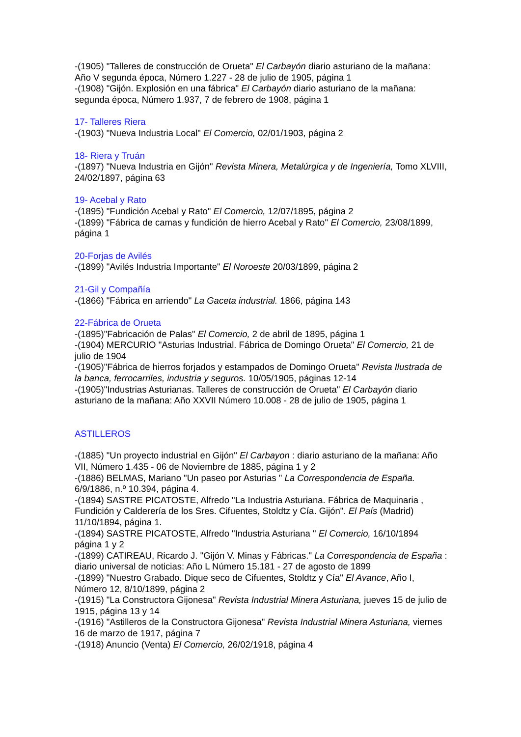-(1905) "Talleres de construcción de Orueta" El Carbayón diario asturiano de la mañana: Año V segunda época, Número 1.227 - 28 de julio de 1905, página 1
-(1908) "Gijón. Explosión en una fábrica" El Carbayón diario asturiano de la mañana: segunda época, Número 1.937, 7 de febrero de 1908, página 1
17- Talleres Riera
-(1903) "Nueva Industria Local" El Comercio, 02/01/1903, página 2
18- Riera y Truán
-(1897) "Nueva Industria en Gijón" Revista Minera, Metalúrgica y de Ingeniería, Tomo XLVIII, 24/02/1897, página 63
19- Acebal y Rato
-(1895) "Fundición Acebal y Rato" El Comercio, 12/07/1895, página 2
-(1899) "Fábrica de camas y fundición de hierro Acebal y Rato" El Comercio, 23/08/1899, página 1
20-Forjas de Avilés
-(1899) "Avilés Industria Importante" El Noroeste 20/03/1899, página 2
21-Gil y Compañía
-(1866) "Fábrica en arriendo" La Gaceta industrial. 1866, página 143
22-Fábrica de Orueta
-(1895)"Fabricación de Palas" El Comercio, 2 de abril de 1895, página 1
-(1904) MERCURIO "Asturias Industrial. Fábrica de Domingo Orueta" El Comercio, 21 de julio de 1904
-(1905)"Fábrica de hierros forjados y estampados de Domingo Orueta" Revista Ilustrada de la banca, ferrocarriles, industria y seguros. 10/05/1905, páginas 12-14
-(1905)"Industrias Asturianas. Talleres de construcción de Orueta" El Carbayón diario asturiano de la mañana: Año XXVII Número 10.008 - 28 de julio de 1905, página 1
ASTILLEROS
-(1885) "Un proyecto industrial en Gijón" El Carbayon : diario asturiano de la mañana: Año VII, Número 1.435 - 06 de Noviembre de 1885, página 1 y 2
-(1886) BELMAS, Mariano "Un paseo por Asturias " La Correspondencia de España. 6/9/1886, n.º 10.394, página 4.
-(1894) SASTRE PICATOSTE, Alfredo "La Industria Asturiana. Fábrica de Maquinaria , Fundición y Calderería de los Sres. Cifuentes, Stoldtz y Cía. Gijón". El País (Madrid) 11/10/1894, página 1.
-(1894) SASTRE PICATOSTE, Alfredo "Industria Asturiana " El Comercio, 16/10/1894 página 1 y 2
-(1899) CATIREAU, Ricardo J. "Gijón V. Minas y Fábricas." La Correspondencia de España : diario universal de noticias: Año L Número 15.181 - 27 de agosto de 1899
-(1899) "Nuestro Grabado. Dique seco de Cifuentes, Stoldtz y Cía" El Avance, Año I, Número 12, 8/10/1899, página 2
-(1915) "La Constructora Gijonesa" Revista Industrial Minera Asturiana, jueves 15 de julio de 1915, página 13 y 14
-(1916) "Astilleros de la Constructora Gijonesa" Revista Industrial Minera Asturiana, viernes 16 de marzo de 1917, página 7
-(1918) Anuncio (Venta) El Comercio, 26/02/1918, página 4